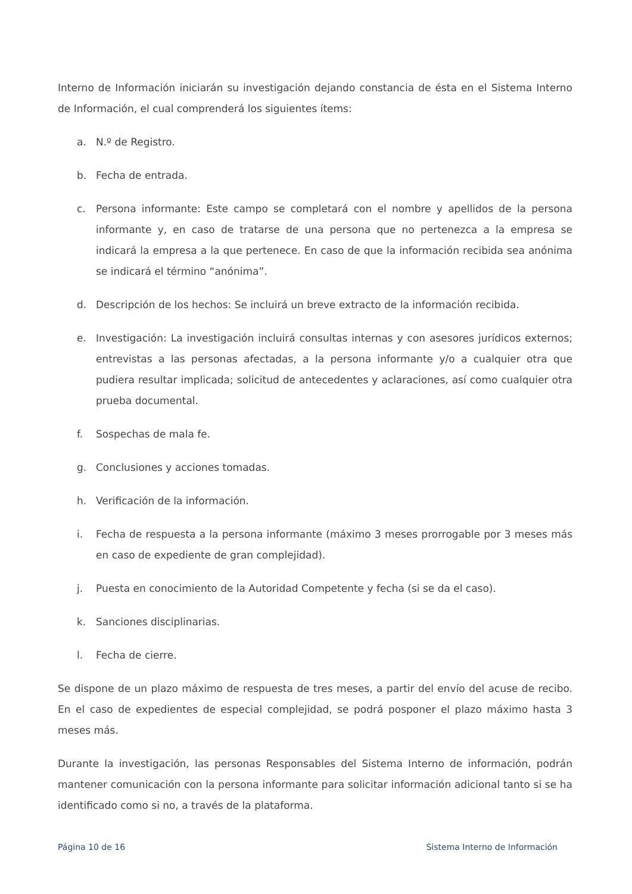Interno de Información iniciarán su investigación dejando constancia de ésta en el Sistema Interno de Información, el cual comprenderá los siguientes ítems:
a. N.º de Registro.
b. Fecha de entrada.
c. Persona informante: Este campo se completará con el nombre y apellidos de la persona informante y, en caso de tratarse de una persona que no pertenezca a la empresa se indicará la empresa a la que pertenece. En caso de que la información recibida sea anónima se indicará el término “anónima”.
d. Descripción de los hechos: Se incluirá un breve extracto de la información recibida.
e. Investigación: La investigación incluirá consultas internas y con asesores jurídicos externos; entrevistas a las personas afectadas, a la persona informante y/o a cualquier otra que pudiera resultar implicada; solicitud de antecedentes y aclaraciones, así como cualquier otra prueba documental.
f. Sospechas de mala fe.
g. Conclusiones y acciones tomadas.
h. Verificación de la información.
i. Fecha de respuesta a la persona informante (máximo 3 meses prorrogable por 3 meses más en caso de expediente de gran complejidad).
j. Puesta en conocimiento de la Autoridad Competente y fecha (si se da el caso).
k. Sanciones disciplinarias.
l. Fecha de cierre.
Se dispone de un plazo máximo de respuesta de tres meses, a partir del envío del acuse de recibo. En el caso de expedientes de especial complejidad, se podrá posponer el plazo máximo hasta 3 meses más.
Durante la investigación, las personas Responsables del Sistema Interno de información, podrán mantener comunicación con la persona informante para solicitar información adicional tanto si se ha identificado como si no, a través de la plataforma.
Página 10 de 16 Sistema Interno de Información